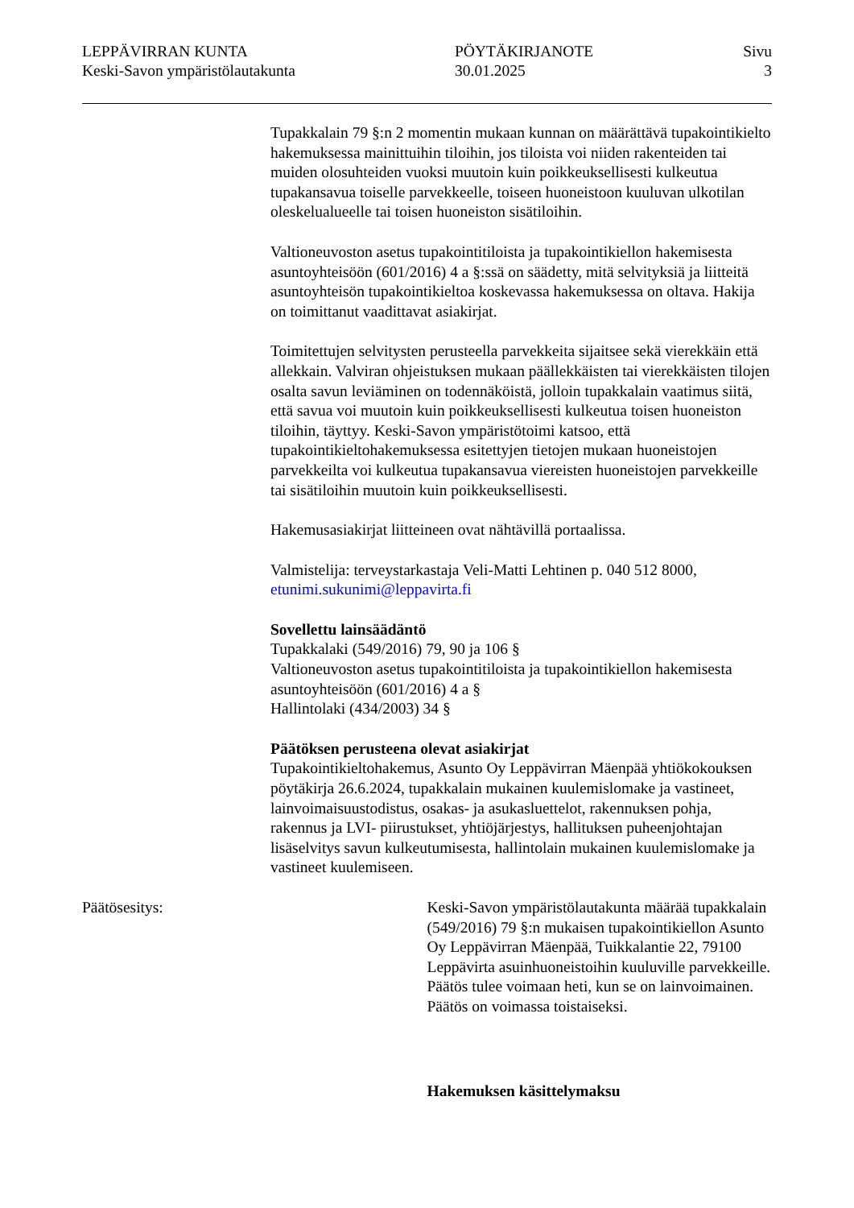LEPPÄVIRRAN KUNTA
Keski-Savon ympäristölautakunta
PÖYTÄKIRJANOTE
30.01.2025
Sivu
3
Tupakkalain 79 §:n 2 momentin mukaan kunnan on määrättävä tupakointi­kielto hakemuksessa mainittuihin tiloihin, jos tiloista voi niiden rakenteiden tai muiden olosuhteiden vuoksi muutoin kuin poikkeuksellisesti kulkeutua tupakansavua toiselle parvekkeelle, toiseen huoneistoon kuuluvan ulkotilan oleskelualueelle tai toisen huoneiston sisätiloihin.
Valtioneuvoston asetus tupakointitiloista ja tupakointikiellon hakemisesta asuntoyhteisöön (601/2016) 4 a §:ssä on säädetty, mitä selvityksiä ja liitteitä asuntoyhteisön tupakointikieltoa koskevassa hakemuksessa on oltava. Hakija on toimittanut vaadittavat asiakirjat.
Toimitettujen selvitysten perusteella parvekkeita sijaitsee sekä vierekkäin että allekkain. Valviran ohjeistuksen mukaan päällekkäisten tai vierekkäisten tilojen osalta savun leviäminen on todennäköistä, jolloin tupakkalain vaatimus siitä, että savua voi muutoin kuin poikkeuksellisesti kulkeutua toisen huoneiston tiloihin, täyttyy. Keski-Savon ympäristötoimi katsoo, että tupakointikieltohakemuksessa esitettyjen tietojen mukaan huoneistojen parvekkeilta voi kulkeutua tupakansavua viereisten huoneistojen parvekkeille tai sisätiloihin muutoin kuin poikkeuksellisesti.
Hakemusasiakirjat liitteineen ovat nähtävillä portaalissa.
Valmistelija: terveystarkastaja Veli-Matti Lehtinen p. 040 512 8000, etunimi.sukunimi@leppavirta.fi
Sovellettu lainsäädäntö
Tupakkalaki (549/2016) 79, 90 ja 106 §
Valtioneuvoston asetus tupakointitiloista ja tupakointikiellon hakemisesta asuntoyhteisöön (601/2016) 4 a §
Hallintolaki (434/2003) 34 §
Päätöksen perusteena olevat asiakirjat
Tupakointikieltohakemus, Asunto Oy Leppävirran Mäenpää yhtiökokouksen pöytäkirja 26.6.2024, tupakkalain mukainen kuulemislomake ja vastineet, lainvoimaisuustodistus, osakas- ja asukasluettelot, rakennuksen pohja, rakennus ja LVI- piirustukset, yhtiöjärjestys, hallituksen puheenjohtajan lisäselvitys savun kulkeutumisesta, hallintolain mukainen kuulemislomake ja vastineet kuulemiseen.
Päätösesitys: Keski-Savon ympäristölautakunta määrää tupakkalain (549/2016) 79 §:n mukaisen tupakointikiellon Asunto Oy Leppävirran Mäenpää, Tuikkalantie 22, 79100 Leppävirta asuinhuoneistoihin kuuluville parvekkeille. Päätös tulee voimaan heti, kun se on lainvoimainen. Päätös on voimassa toistaiseksi.
Hakemuksen käsittelymaksu